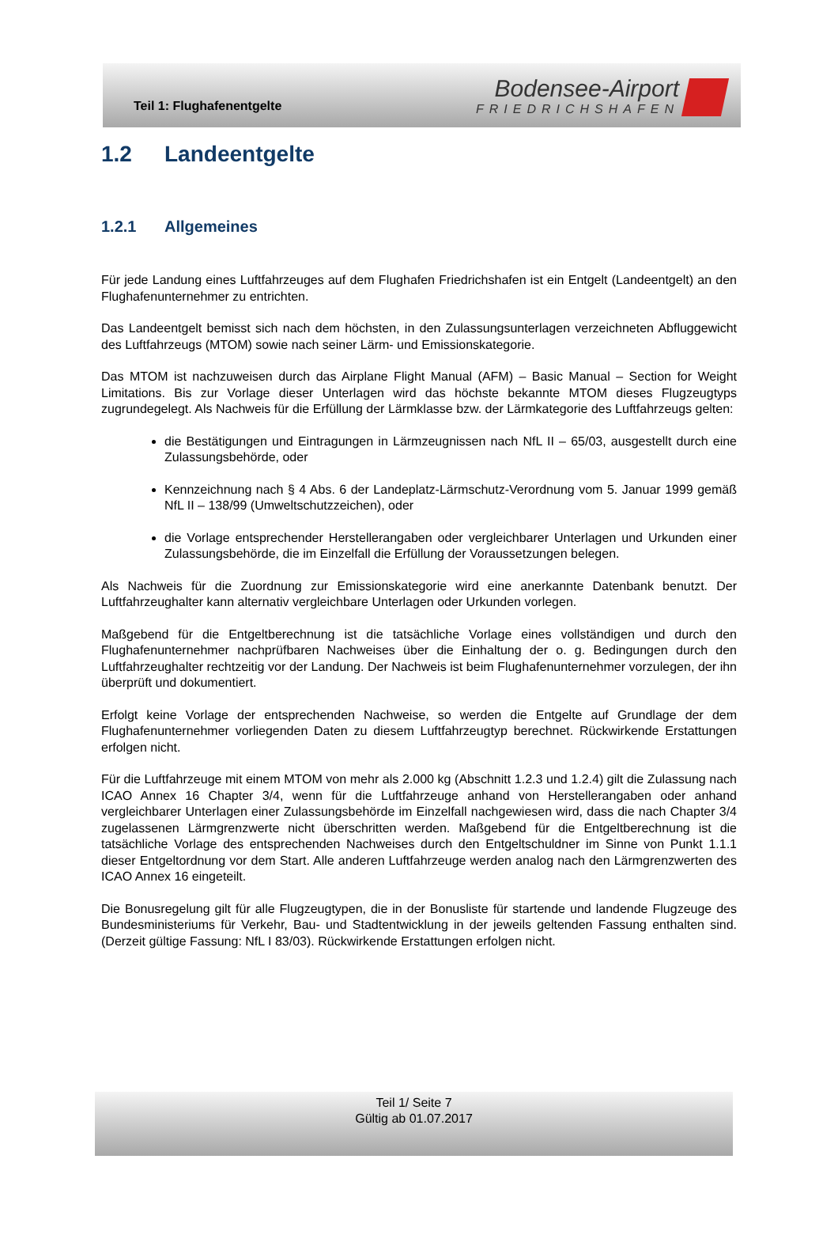Teil 1: Flughafenentgelte
Bodensee-Airport
FRIEDRICHSHAFEN
1.2 Landeentgelte
1.2.1 Allgemeines
Für jede Landung eines Luftfahrzeuges auf dem Flughafen Friedrichshafen ist ein Entgelt (Landeentgelt) an den Flughafenunternehmer zu entrichten.
Das Landeentgelt bemisst sich nach dem höchsten, in den Zulassungsunterlagen verzeichneten Abfluggewicht des Luftfahrzeugs (MTOM) sowie nach seiner Lärm- und Emissionskategorie.
Das MTOM ist nachzuweisen durch das Airplane Flight Manual (AFM) – Basic Manual – Section for Weight Limitations. Bis zur Vorlage dieser Unterlagen wird das höchste bekannte MTOM dieses Flugzeugtyps zugrundegelegt. Als Nachweis für die Erfüllung der Lärmklasse bzw. der Lärmkategorie des Luftfahrzeugs gelten:
die Bestätigungen und Eintragungen in Lärmzeugnissen nach NfL II – 65/03, ausgestellt durch eine Zulassungsbehörde, oder
Kennzeichnung nach § 4 Abs. 6 der Landeplatz-Lärmschutz-Verordnung vom 5. Januar 1999 gemäß NfL II – 138/99 (Umweltschutzzeichen), oder
die Vorlage entsprechender Herstellerangaben oder vergleichbarer Unterlagen und Urkunden einer Zulassungsbehörde, die im Einzelfall die Erfüllung der Voraussetzungen belegen.
Als Nachweis für die Zuordnung zur Emissionskategorie wird eine anerkannte Datenbank benutzt. Der Luftfahrzeughalter kann alternativ vergleichbare Unterlagen oder Urkunden vorlegen.
Maßgebend für die Entgeltberechnung ist die tatsächliche Vorlage eines vollständigen und durch den Flughafenunternehmer nachprüfbaren Nachweises über die Einhaltung der o. g. Bedingungen durch den Luftfahrzeughalter rechtzeitig vor der Landung. Der Nachweis ist beim Flughafenunternehmer vorzulegen, der ihn überprüft und dokumentiert.
Erfolgt keine Vorlage der entsprechenden Nachweise, so werden die Entgelte auf Grundlage der dem Flughafenunternehmer vorliegenden Daten zu diesem Luftfahrzeugtyp berechnet. Rückwirkende Erstattungen erfolgen nicht.
Für die Luftfahrzeuge mit einem MTOM von mehr als 2.000 kg (Abschnitt 1.2.3 und 1.2.4) gilt die Zulassung nach ICAO Annex 16 Chapter 3/4, wenn für die Luftfahrzeuge anhand von Herstellerangaben oder anhand vergleichbarer Unterlagen einer Zulassungsbehörde im Einzelfall nachgewiesen wird, dass die nach Chapter 3/4 zugelassenen Lärmgrenzwerte nicht überschritten werden. Maßgebend für die Entgeltberechnung ist die tatsächliche Vorlage des entsprechenden Nachweises durch den Entgeltschuldner im Sinne von Punkt 1.1.1 dieser Entgeltordnung vor dem Start. Alle anderen Luftfahrzeuge werden analog nach den Lärmgrenzwerten des ICAO Annex 16 eingeteilt.
Die Bonusregelung gilt für alle Flugzeugtypen, die in der Bonusliste für startende und landende Flugzeuge des Bundesministeriums für Verkehr, Bau- und Stadtentwicklung in der jeweils geltenden Fassung enthalten sind. (Derzeit gültige Fassung: NfL I 83/03). Rückwirkende Erstattungen erfolgen nicht.
Teil 1/ Seite 7
Gültig ab 01.07.2017